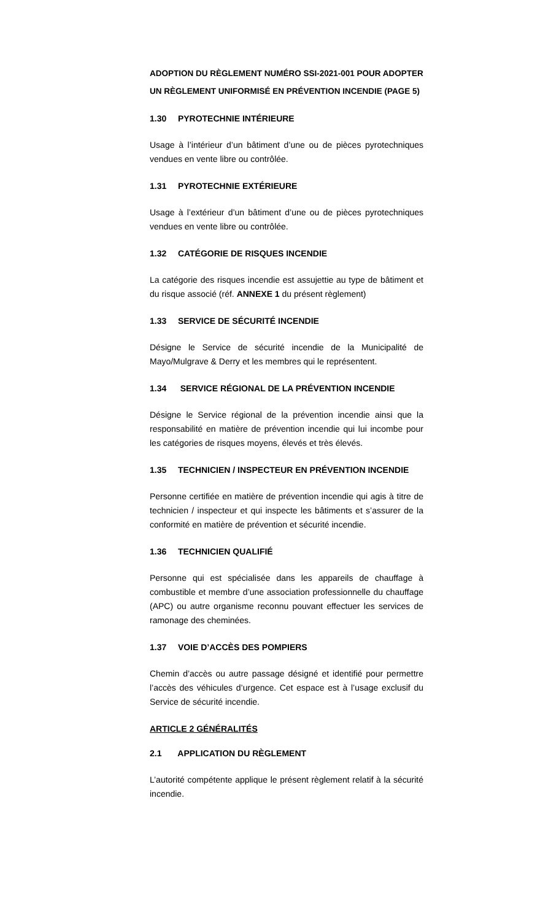ADOPTION DU RÈGLEMENT NUMÉRO SSI-2021-001 POUR ADOPTER UN RÈGLEMENT UNIFORMISÉ EN PRÉVENTION INCENDIE (PAGE 5)
1.30 PYROTECHNIE INTÉRIEURE
Usage à l’intérieur d’un bâtiment d’une ou de pièces pyrotechniques vendues en vente libre ou contrôlée.
1.31 PYROTECHNIE EXTÉRIEURE
Usage à l’extérieur d’un bâtiment d’une ou de pièces pyrotechniques vendues en vente libre ou contrôlée.
1.32 CATÉGORIE DE RISQUES INCENDIE
La catégorie des risques incendie est assujettie au type de bâtiment et du risque associé (réf. ANNEXE 1 du présent règlement)
1.33 SERVICE DE SÉCURITÉ INCENDIE
Désigne le Service de sécurité incendie de la Municipalité de Mayo/Mulgrave & Derry et les membres qui le représentent.
1.34 SERVICE RÉGIONAL DE LA PRÉVENTION INCENDIE
Désigne le Service régional de la prévention incendie ainsi que la responsabilité en matière de prévention incendie qui lui incombe pour les catégories de risques moyens, élevés et très élevés.
1.35 TECHNICIEN / INSPECTEUR EN PRÉVENTION INCENDIE
Personne certifiée en matière de prévention incendie qui agis à titre de technicien / inspecteur et qui inspecte les bâtiments et s’assurer de la conformité en matière de prévention et sécurité incendie.
1.36 TECHNICIEN QUALIFIÉ
Personne qui est spécialisée dans les appareils de chauffage à combustible et membre d’une association professionnelle du chauffage (APC) ou autre organisme reconnu pouvant effectuer les services de ramonage des cheminées.
1.37 VOIE D’ACCÈS DES POMPIERS
Chemin d’accès ou autre passage désigné et identifié pour permettre l’accès des véhicules d’urgence. Cet espace est à l’usage exclusif du Service de sécurité incendie.
ARTICLE 2 GÉNÉRALITÉS
2.1 APPLICATION DU RÈGLEMENT
L’autorité compétente applique le présent règlement relatif à la sécurité incendie.